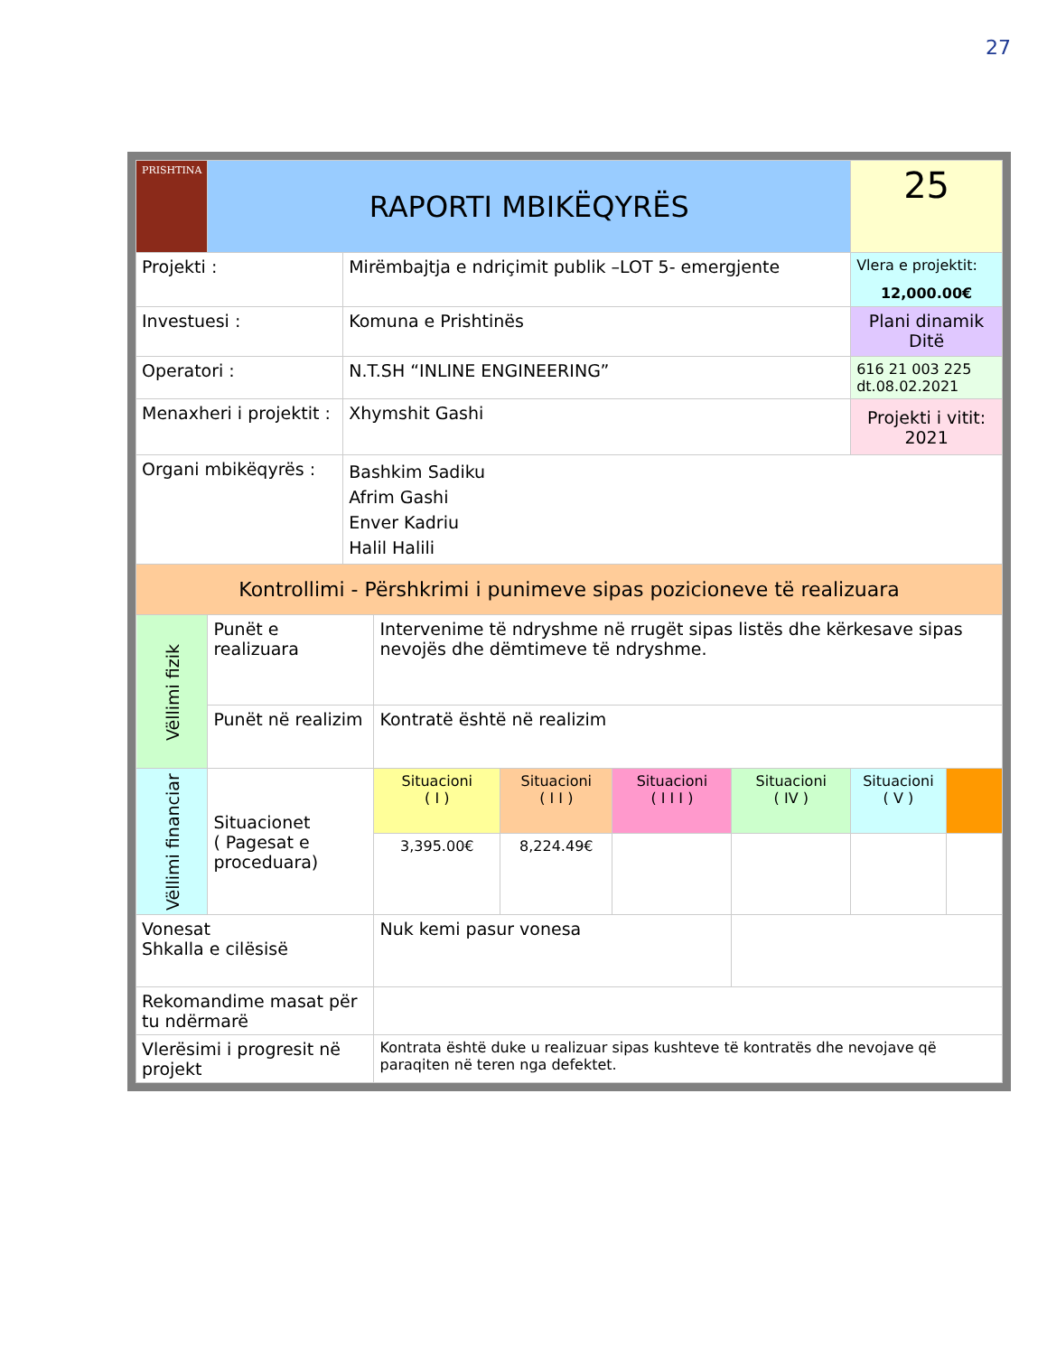27
| PRISHTINA | RAPORTI MBIKËQYRËS | | | | | | 25 | |
| Projekti : | | Mirëmbajtja e ndriçimit publik –LOT 5- emergjente | | | | | Vlera e projektit: 12,000.00€ | |
| Investuesi : | | Komuna e Prishtinës | | | | | Plani dinamik Ditë | |
| Operatori : | | N.T.SH “INLINE ENGINEERING” | | | | | 616 21 003 225 dt.08.02.2021 | |
| Menaxheri i projektit : | | Xhymshit Gashi | | | | | Projekti i vitit: 2021 | |
| Organi mbikëqyrës : | | Bashkim Sadiku Afrim Gashi Enver Kadriu Halil Halili | | | | | | |
| Kontrollimi - Përshkrimi i punimeve sipas pozicioneve të realizuara | | | | | | | | |
| Vëllimi fizik | Punët e realizuara | | Intervenime të ndryshme në rrugët sipas listës dhe kërkesave sipas nevojës dhe dëmtimeve të ndryshme. | | | | | |
| | Punët në realizim | | Kontratë është në realizim | | | | | |
| Vëllimi financiar | Situacionet ( Pagesat e proceduara) | | Situacioni ( I ) | Situacioni ( I I ) | Situacioni ( I I I ) | Situacioni ( IV ) | Situacioni ( V ) | |
| | | | 3,395.00€ | 8,224.49€ | | | | |
| Vonesat Shkalla e cilësisë | | | Nuk kemi pasur vonesa | | | | | |
| Rekomandime masat për tu ndërmarë | | | | | | | | |
| Vlerësimi i progresit në projekt | | | Kontrata është duke u realizuar sipas kushteve të kontratës dhe nevojave që paraqiten në teren nga defektet. | | | | | |